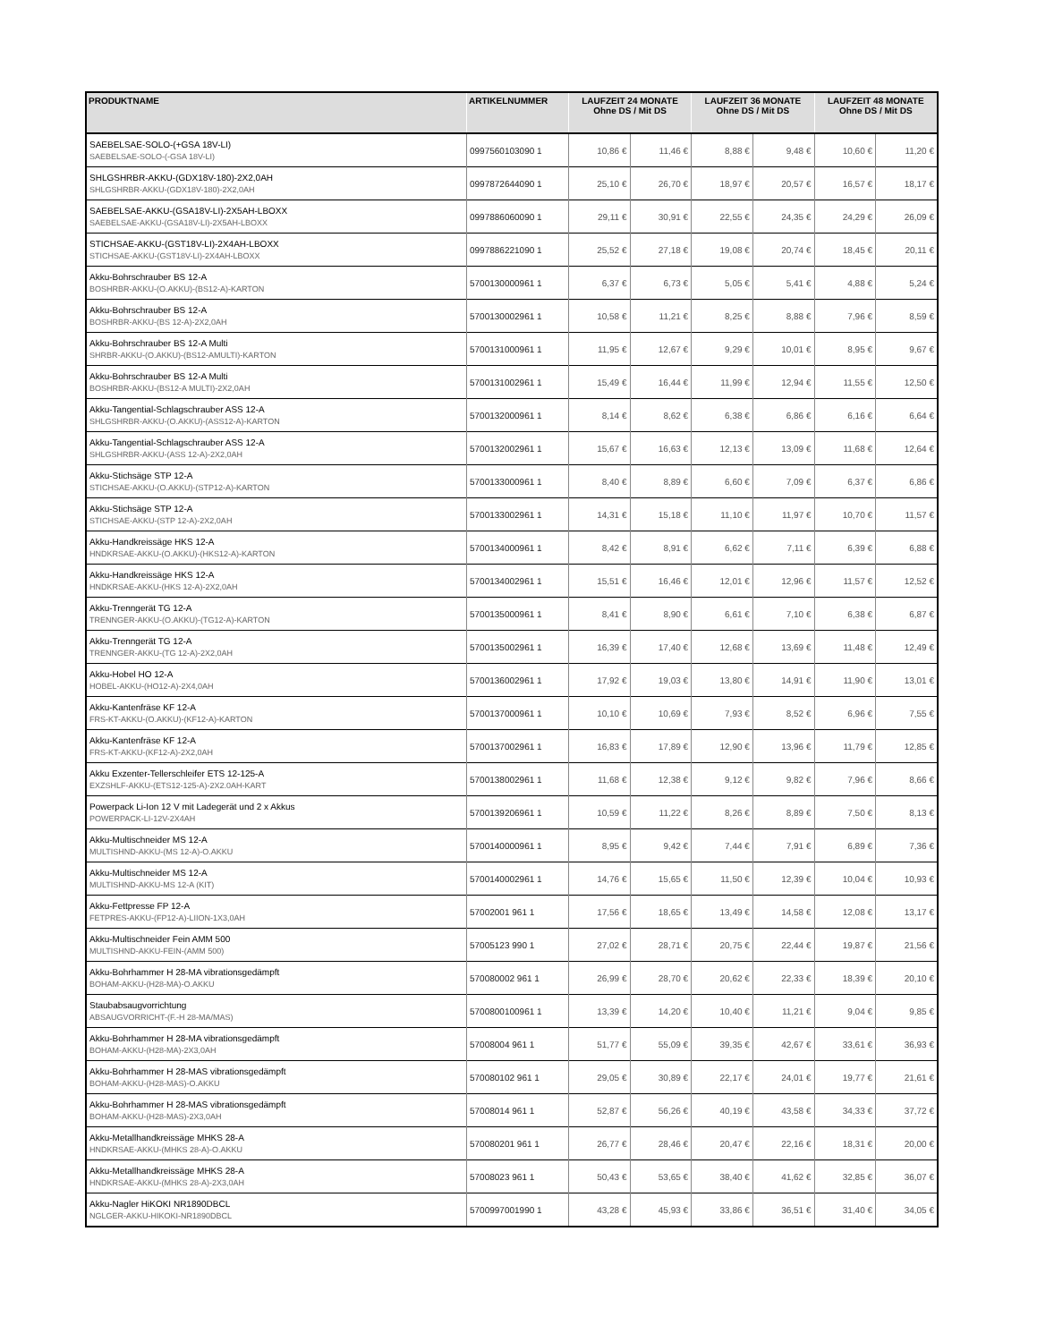| PRODUKTNAME | ARTIKELNUMMER | LAUFZEIT 24 MONATE Ohne DS / Mit DS | | LAUFZEIT 36 MONATE Ohne DS / Mit DS | | LAUFZEIT 48 MONATE Ohne DS / Mit DS | |
| --- | --- | --- | --- | --- | --- | --- | --- |
| SAEBELSAE-SOLO-(+GSA 18V-LI) SAEBELSAE-SOLO-(-GSA 18V-LI) | 0997560103090 1 | 10,86 € | 11,46 € | 8,88 € | 9,48 € | 10,60 € | 11,20 € |
| SHLGSHRBR-AKKU-(GDX18V-180)-2X2,0AH SHLGSHRBR-AKKU-(GDX18V-180)-2X2,0AH | 0997872644090 1 | 25,10 € | 26,70 € | 18,97 € | 20,57 € | 16,57 € | 18,17 € |
| SAEBELSAE-AKKU-(GSA18V-LI)-2X5AH-LBOXX SAEBELSAE-AKKU-(GSA18V-LI)-2X5AH-LBOXX | 0997886060090 1 | 29,11 € | 30,91 € | 22,55 € | 24,35 € | 24,29 € | 26,09 € |
| STICHSAE-AKKU-(GST18V-LI)-2X4AH-LBOXX STICHSAE-AKKU-(GST18V-LI)-2X4AH-LBOXX | 0997886221090 1 | 25,52 € | 27,18 € | 19,08 € | 20,74 € | 18,45 € | 20,11 € |
| Akku-Bohrschrauber BS 12-A BOSHRBR-AKKU-(O.AKKU)-(BS12-A)-KARTON | 5700130000961 1 | 6,37 € | 6,73 € | 5,05 € | 5,41 € | 4,88 € | 5,24 € |
| Akku-Bohrschrauber BS 12-A BOSHRBR-AKKU-(BS 12-A)-2X2,0AH | 5700130002961 1 | 10,58 € | 11,21 € | 8,25 € | 8,88 € | 7,96 € | 8,59 € |
| Akku-Bohrschrauber BS 12-A Multi SHRBR-AKKU-(O.AKKU)-(BS12-AMULTI)-KARTON | 5700131000961 1 | 11,95 € | 12,67 € | 9,29 € | 10,01 € | 8,95 € | 9,67 € |
| Akku-Bohrschrauber BS 12-A Multi BOSHRBR-AKKU-(BS12-A MULTI)-2X2,0AH | 5700131002961 1 | 15,49 € | 16,44 € | 11,99 € | 12,94 € | 11,55 € | 12,50 € |
| Akku-Tangential-Schlagschrauber ASS 12-A SHLGSHRBR-AKKU-(O.AKKU)-(ASS12-A)-KARTON | 5700132000961 1 | 8,14 € | 8,62 € | 6,38 € | 6,86 € | 6,16 € | 6,64 € |
| Akku-Tangential-Schlagschrauber ASS 12-A SHLGSHRBR-AKKU-(ASS 12-A)-2X2,0AH | 5700132002961 1 | 15,67 € | 16,63 € | 12,13 € | 13,09 € | 11,68 € | 12,64 € |
| Akku-Stichsäge STP 12-A STICHSAE-AKKU-(O.AKKU)-(STP12-A)-KARTON | 5700133000961 1 | 8,40 € | 8,89 € | 6,60 € | 7,09 € | 6,37 € | 6,86 € |
| Akku-Stichsäge STP 12-A STICHSAE-AKKU-(STP 12-A)-2X2,0AH | 5700133002961 1 | 14,31 € | 15,18 € | 11,10 € | 11,97 € | 10,70 € | 11,57 € |
| Akku-Handkreissäge HKS 12-A HNDKRSAE-AKKU-(O.AKKU)-(HKS12-A)-KARTON | 5700134000961 1 | 8,42 € | 8,91 € | 6,62 € | 7,11 € | 6,39 € | 6,88 € |
| Akku-Handkreissäge HKS 12-A HNDKRSAE-AKKU-(HKS 12-A)-2X2,0AH | 5700134002961 1 | 15,51 € | 16,46 € | 12,01 € | 12,96 € | 11,57 € | 12,52 € |
| Akku-Trenngerät TG 12-A TRENNGER-AKKU-(O.AKKU)-(TG12-A)-KARTON | 5700135000961 1 | 8,41 € | 8,90 € | 6,61 € | 7,10 € | 6,38 € | 6,87 € |
| Akku-Trenngerät TG 12-A TRENNGER-AKKU-(TG 12-A)-2X2,0AH | 5700135002961 1 | 16,39 € | 17,40 € | 12,68 € | 13,69 € | 11,48 € | 12,49 € |
| Akku-Hobel HO 12-A HOBEL-AKKU-(HO12-A)-2X4,0AH | 5700136002961 1 | 17,92 € | 19,03 € | 13,80 € | 14,91 € | 11,90 € | 13,01 € |
| Akku-Kantenfräse KF 12-A FRS-KT-AKKU-(O.AKKU)-(KF12-A)-KARTON | 5700137000961 1 | 10,10 € | 10,69 € | 7,93 € | 8,52 € | 6,96 € | 7,55 € |
| Akku-Kantenfräse KF 12-A FRS-KT-AKKU-(KF12-A)-2X2,0AH | 5700137002961 1 | 16,83 € | 17,89 € | 12,90 € | 13,96 € | 11,79 € | 12,85 € |
| Akku Exzenter-Tellerschleifer ETS 12-125-A EXZSHLF-AKKU-(ETS12-125-A)-2X2.0AH-KART | 5700138002961 1 | 11,68 € | 12,38 € | 9,12 € | 9,82 € | 7,96 € | 8,66 € |
| Powerpack Li-Ion 12 V mit Ladegerät und 2 x Akkus POWERPACK-LI-12V-2X4AH | 5700139206961 1 | 10,59 € | 11,22 € | 8,26 € | 8,89 € | 7,50 € | 8,13 € |
| Akku-Multischneider MS 12-A MULTISHND-AKKU-(MS 12-A)-O.AKKU | 5700140000961 1 | 8,95 € | 9,42 € | 7,44 € | 7,91 € | 6,89 € | 7,36 € |
| Akku-Multischneider MS 12-A MULTISHND-AKKU-MS 12-A (KIT) | 5700140002961 1 | 14,76 € | 15,65 € | 11,50 € | 12,39 € | 10,04 € | 10,93 € |
| Akku-Fettpresse FP 12-A FETPRES-AKKU-(FP12-A)-LIION-1X3,0AH | 57002001 961 1 | 17,56 € | 18,65 € | 13,49 € | 14,58 € | 12,08 € | 13,17 € |
| Akku-Multischneider Fein AMM 500 MULTISHND-AKKU-FEIN-(AMM 500) | 57005123 990 1 | 27,02 € | 28,71 € | 20,75 € | 22,44 € | 19,87 € | 21,56 € |
| Akku-Bohrhammer H 28-MA vibrationsgedämpft BOHAM-AKKU-(H28-MA)-O.AKKU | 570080002 961 1 | 26,99 € | 28,70 € | 20,62 € | 22,33 € | 18,39 € | 20,10 € |
| Staubabsaugvorrichtung ABSAUGVORRICHT-(F.-H 28-MA/MAS) | 5700800100961 1 | 13,39 € | 14,20 € | 10,40 € | 11,21 € | 9,04 € | 9,85 € |
| Akku-Bohrhammer H 28-MA vibrationsgedämpft BOHAM-AKKU-(H28-MA)-2X3,0AH | 57008004 961 1 | 51,77 € | 55,09 € | 39,35 € | 42,67 € | 33,61 € | 36,93 € |
| Akku-Bohrhammer H 28-MAS vibrationsgedämpft BOHAM-AKKU-(H28-MAS)-O.AKKU | 570080102 961 1 | 29,05 € | 30,89 € | 22,17 € | 24,01 € | 19,77 € | 21,61 € |
| Akku-Bohrhammer H 28-MAS vibrationsgedämpft BOHAM-AKKU-(H28-MAS)-2X3,0AH | 57008014 961 1 | 52,87 € | 56,26 € | 40,19 € | 43,58 € | 34,33 € | 37,72 € |
| Akku-Metallhandkreissäge MHKS 28-A HNDKRSAE-AKKU-(MHKS 28-A)-O.AKKU | 570080201 961 1 | 26,77 € | 28,46 € | 20,47 € | 22,16 € | 18,31 € | 20,00 € |
| Akku-Metallhandkreissäge MHKS 28-A HNDKRSAE-AKKU-(MHKS 28-A)-2X3,0AH | 57008023 961 1 | 50,43 € | 53,65 € | 38,40 € | 41,62 € | 32,85 € | 36,07 € |
| Akku-Nagler HiKOKI NR1890DBCL NGLGER-AKKU-HIKOKI-NR1890DBCL | 5700997001990 1 | 43,28 € | 45,93 € | 33,86 € | 36,51 € | 31,40 € | 34,05 € |